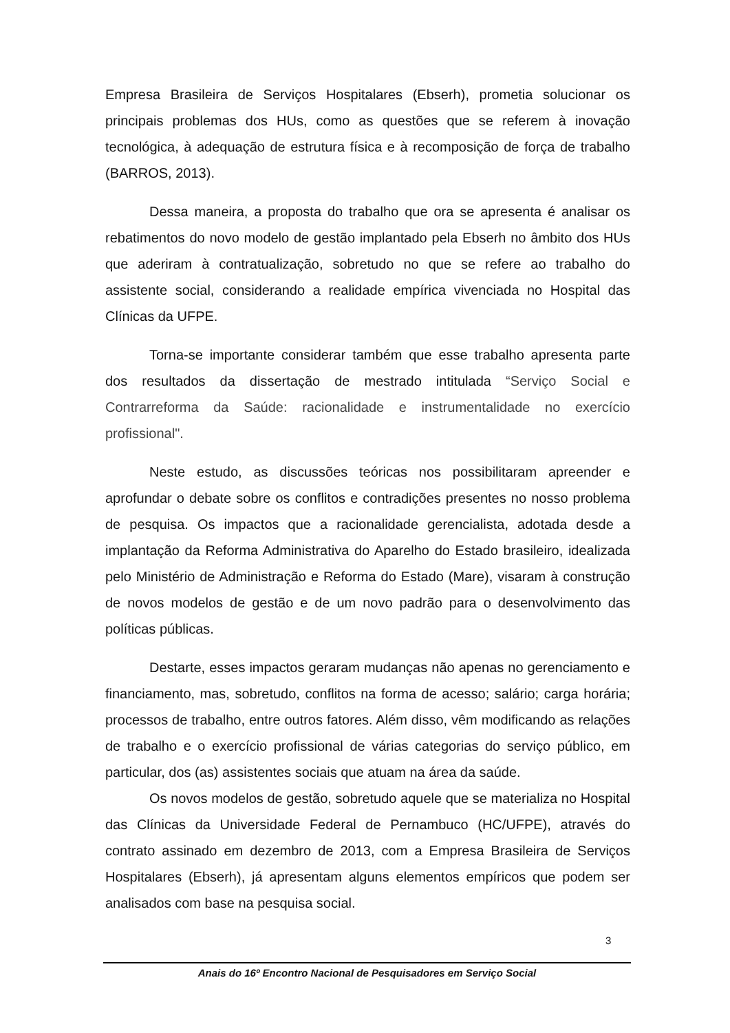Empresa Brasileira de Serviços Hospitalares (Ebserh), prometia solucionar os principais problemas dos HUs, como as questões que se referem à inovação tecnológica, à adequação de estrutura física e à recomposição de força de trabalho (BARROS, 2013).
Dessa maneira, a proposta do trabalho que ora se apresenta é analisar os rebatimentos do novo modelo de gestão implantado pela Ebserh no âmbito dos HUs que aderiram à contratualização, sobretudo no que se refere ao trabalho do assistente social, considerando a realidade empírica vivenciada no Hospital das Clínicas da UFPE.
Torna-se importante considerar também que esse trabalho apresenta parte dos resultados da dissertação de mestrado intitulada “Serviço Social e Contrarreforma da Saúde: racionalidade e instrumentalidade no exercício profissional".
Neste estudo, as discussões teóricas nos possibilitaram apreender e aprofundar o debate sobre os conflitos e contradições presentes no nosso problema de pesquisa. Os impactos que a racionalidade gerencialista, adotada desde a implantação da Reforma Administrativa do Aparelho do Estado brasileiro, idealizada pelo Ministério de Administração e Reforma do Estado (Mare), visaram à construção de novos modelos de gestão e de um novo padrão para o desenvolvimento das políticas públicas.
Destarte, esses impactos geraram mudanças não apenas no gerenciamento e financiamento, mas, sobretudo, conflitos na forma de acesso; salário; carga horária; processos de trabalho, entre outros fatores. Além disso, vêm modificando as relações de trabalho e o exercício profissional de várias categorias do serviço público, em particular, dos (as) assistentes sociais que atuam na área da saúde.
Os novos modelos de gestão, sobretudo aquele que se materializa no Hospital das Clínicas da Universidade Federal de Pernambuco (HC/UFPE), através do contrato assinado em dezembro de 2013, com a Empresa Brasileira de Serviços Hospitalares (Ebserh), já apresentam alguns elementos empíricos que podem ser analisados com base na pesquisa social.
3
Anais do 16º Encontro Nacional de Pesquisadores em Serviço Social